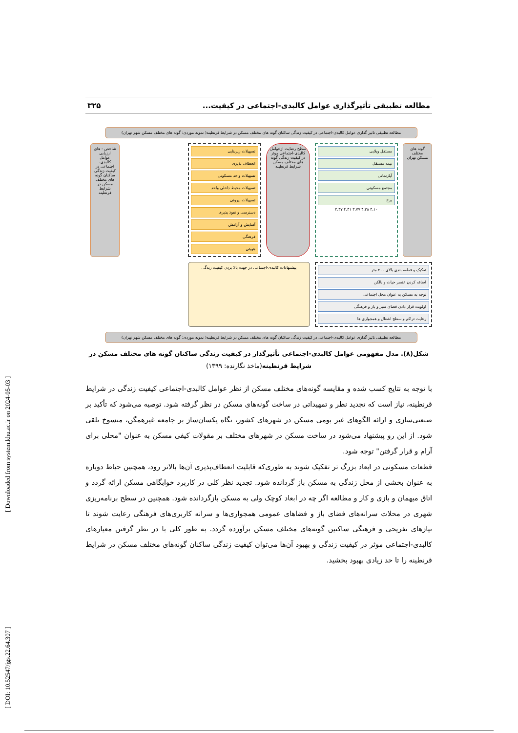[ DOI: 10.52547/jgs.22.64.307 ] [ Downloaded from system.khu.ac.ir on 2024-05-03 ]
مطالعه تطبیقی تأثیرگذاری عوامل کالبدی-اجتماعی در کیفیت... ۳۲۵
مطالعه تطبیقی تاثیر گذاری عوامل کالبدی-اجتماعی در کیفیت زندگی ساکنان گونه های مختلف مسکن در شرایط قرنطینه( نمونه موردی: گونه های مختلف مسکن شهر تهران)
گونه های مختلف مسکن تهران
مستقل ویلایی
نیمه مستقل
آپارتمانی
مجتمع مسکونی
برج
۴.۱۰ ۴.۲۸ ۳.۷۷ ۴.۴۱ ۴.۳۷
سطح رضایت ازعوامل کالبدی-اجتماعی موثر در کیفیت زندگی گونه های مختلف مسکن شرایط قرنطینه
تسهیلات زیربنایی
انعطاف پذیری
تسهیلات واحد مسکونی
تسهیلات محیط داخلی واحد
تسهیلات بیرونی
دسترسی و نفوذ پذیری
آسایش و آرامش
فرهنگی
هویتی
شاخص - های ارزیابی عوامل کالبدی-اجتماعی در کیفیت زندگی ساکنان گونه های مختلف مسکن در شرایط قرنطینه
تفکیک و قطعه بندی بالای ۲۰۰ متر
اضافه کردن عنصر حیات و بالکن
توجه به مسکن به عنوان محل اجتماعی
اولویت قرار دادن فضای سبز و باز و فرهنگی
رعایت تراکم و سطح اشغال و همجواری ها
پیشنهادات کالبدی-اجتماعی در جهت بالا بردن کیفیت زندگی
مطالعه تطبیقی تاثیر گذاری عوامل کالبدی-اجتماعی در کیفیت زندگی ساکنان گونه های مختلف مسکن در شرایط قرنطینه( نمونه موردی: گونه های مختلف مسکن شهر تهران)
شکل(۸). مدل مفهومی عوامل کالبدی-اجتماعی تأثیرگذار در کیفیت زندگی ساکنان گونه های مختلف مسکن در شرایط قرنطینه(ماخذ نگارنده: ۱۳۹۹)
با توجه به نتایج کسب شده و مقایسه گونه‌های مختلف مسکن از نظر عوامل کالبدی-اجتماعی کیفیت زندگی در شرایط قرنطینه، نیاز است که تجدید نظر و تمهیداتی در ساخت گونه‌های مسکن در نظر گرفته شود. توصیه می‌شود که تأکید بر صنعتی‌سازی و ارائه الگوهای غیر بومی مسکن در شهرهای کشور، نگاه یکسان‌ساز بر جامعه غیرهمگن، منسوخ تلقی شود. از این رو پیشنهاد می‌شود در ساخت مسکن در شهرهای مختلف بر مقولات کیفی مسکن به عنوان "محلی برای آرام و قرار گرفتن" توجه شود.
قطعات مسکونی در ابعاد بزرگ تر تفکیک شوند به طوری‌که قابلیت انعطاف‌پذیری آن‌ها بالاتر رود، همچنین حیاط دوباره به عنوان بخشی از محل زندگی به مسکن باز گردانده شود. تجدید نظر کلی در کاربرد خوابگاهی مسکن ارائه گردد و اتاق میهمان و بازی و کار و مطالعه اگر چه در ابعاد کوچک ولی به مسکن بازگردانده شود. همچنین در سطح برنامه‌ریزی شهری در محلات سرانه‌های فضای باز و فضاهای عمومی همجواری‌ها و سرانه کاربری‌های فرهنگی رعایت شوند تا نیازهای تفریحی و فرهنگی ساکنین گونه‌های مختلف مسکن برآورده گردد. به طور کلی با در نظر گرفتن معیارهای کالبدی-اجتماعی موثر در کیفیت زندگی و بهبود آن‌ها می‌توان کیفیت زندگی ساکنان گونه‌های مختلف مسکن در شرایط قرنطینه را تا حد زیادی بهبود بخشید.